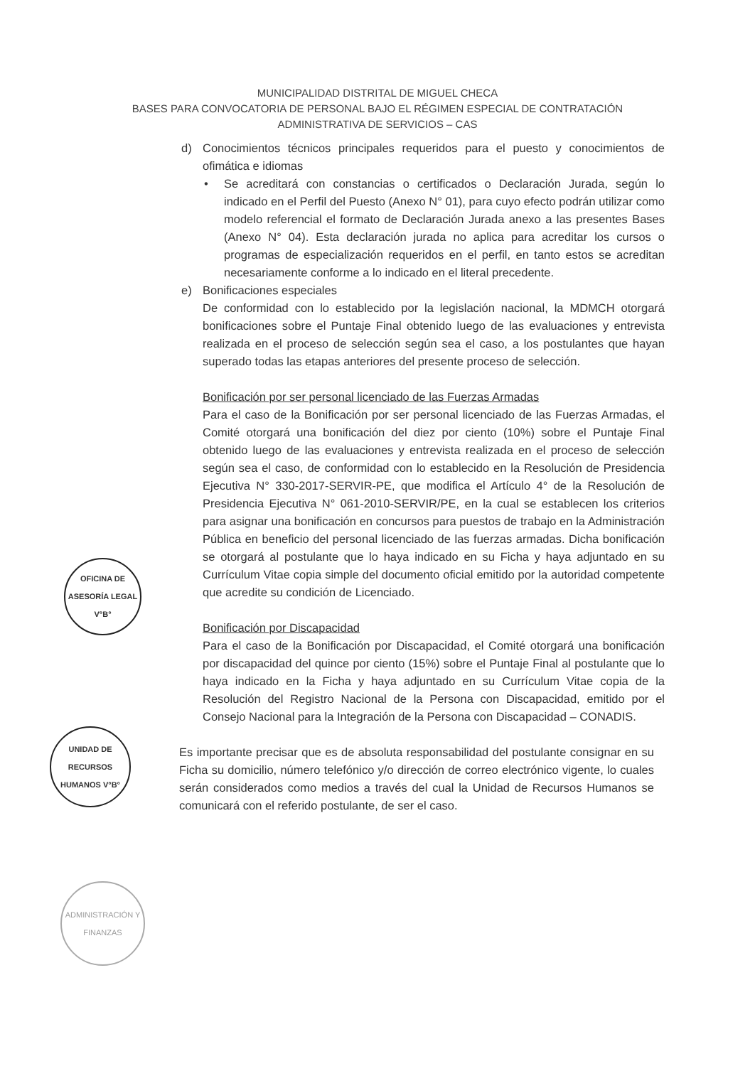MUNICIPALIDAD DISTRITAL DE MIGUEL CHECA
BASES PARA CONVOCATORIA DE PERSONAL BAJO EL RÉGIMEN ESPECIAL DE CONTRATACIÓN
ADMINISTRATIVA DE SERVICIOS – CAS
d) Conocimientos técnicos principales requeridos para el puesto y conocimientos de ofimática e idiomas
• Se acreditará con constancias o certificados o Declaración Jurada, según lo indicado en el Perfil del Puesto (Anexo N° 01), para cuyo efecto podrán utilizar como modelo referencial el formato de Declaración Jurada anexo a las presentes Bases (Anexo N° 04). Esta declaración jurada no aplica para acreditar los cursos o programas de especialización requeridos en el perfil, en tanto estos se acreditan necesariamente conforme a lo indicado en el literal precedente.
e) Bonificaciones especiales
De conformidad con lo establecido por la legislación nacional, la MDMCH otorgará bonificaciones sobre el Puntaje Final obtenido luego de las evaluaciones y entrevista realizada en el proceso de selección según sea el caso, a los postulantes que hayan superado todas las etapas anteriores del presente proceso de selección.
Bonificación por ser personal licenciado de las Fuerzas Armadas
Para el caso de la Bonificación por ser personal licenciado de las Fuerzas Armadas, el Comité otorgará una bonificación del diez por ciento (10%) sobre el Puntaje Final obtenido luego de las evaluaciones y entrevista realizada en el proceso de selección según sea el caso, de conformidad con lo establecido en la Resolución de Presidencia Ejecutiva N° 330-2017-SERVIR-PE, que modifica el Artículo 4° de la Resolución de Presidencia Ejecutiva N° 061-2010-SERVIR/PE, en la cual se establecen los criterios para asignar una bonificación en concursos para puestos de trabajo en la Administración Pública en beneficio del personal licenciado de las fuerzas armadas. Dicha bonificación se otorgará al postulante que lo haya indicado en su Ficha y haya adjuntado en su Currículum Vitae copia simple del documento oficial emitido por la autoridad competente que acredite su condición de Licenciado.
Bonificación por Discapacidad
Para el caso de la Bonificación por Discapacidad, el Comité otorgará una bonificación por discapacidad del quince por ciento (15%) sobre el Puntaje Final al postulante que lo haya indicado en la Ficha y haya adjuntado en su Currículum Vitae copia de la Resolución del Registro Nacional de la Persona con Discapacidad, emitido por el Consejo Nacional para la Integración de la Persona con Discapacidad – CONADIS.
Es importante precisar que es de absoluta responsabilidad del postulante consignar en su Ficha su domicilio, número telefónico y/o dirección de correo electrónico vigente, lo cuales serán considerados como medios a través del cual la Unidad de Recursos Humanos se comunicará con el referido postulante, de ser el caso.
OFICINA DE ASESORÍA LEGAL V°B°
UNIDAD DE RECURSOS HUMANOS V°B°
ADMINISTRACIÓN Y FINANZAS